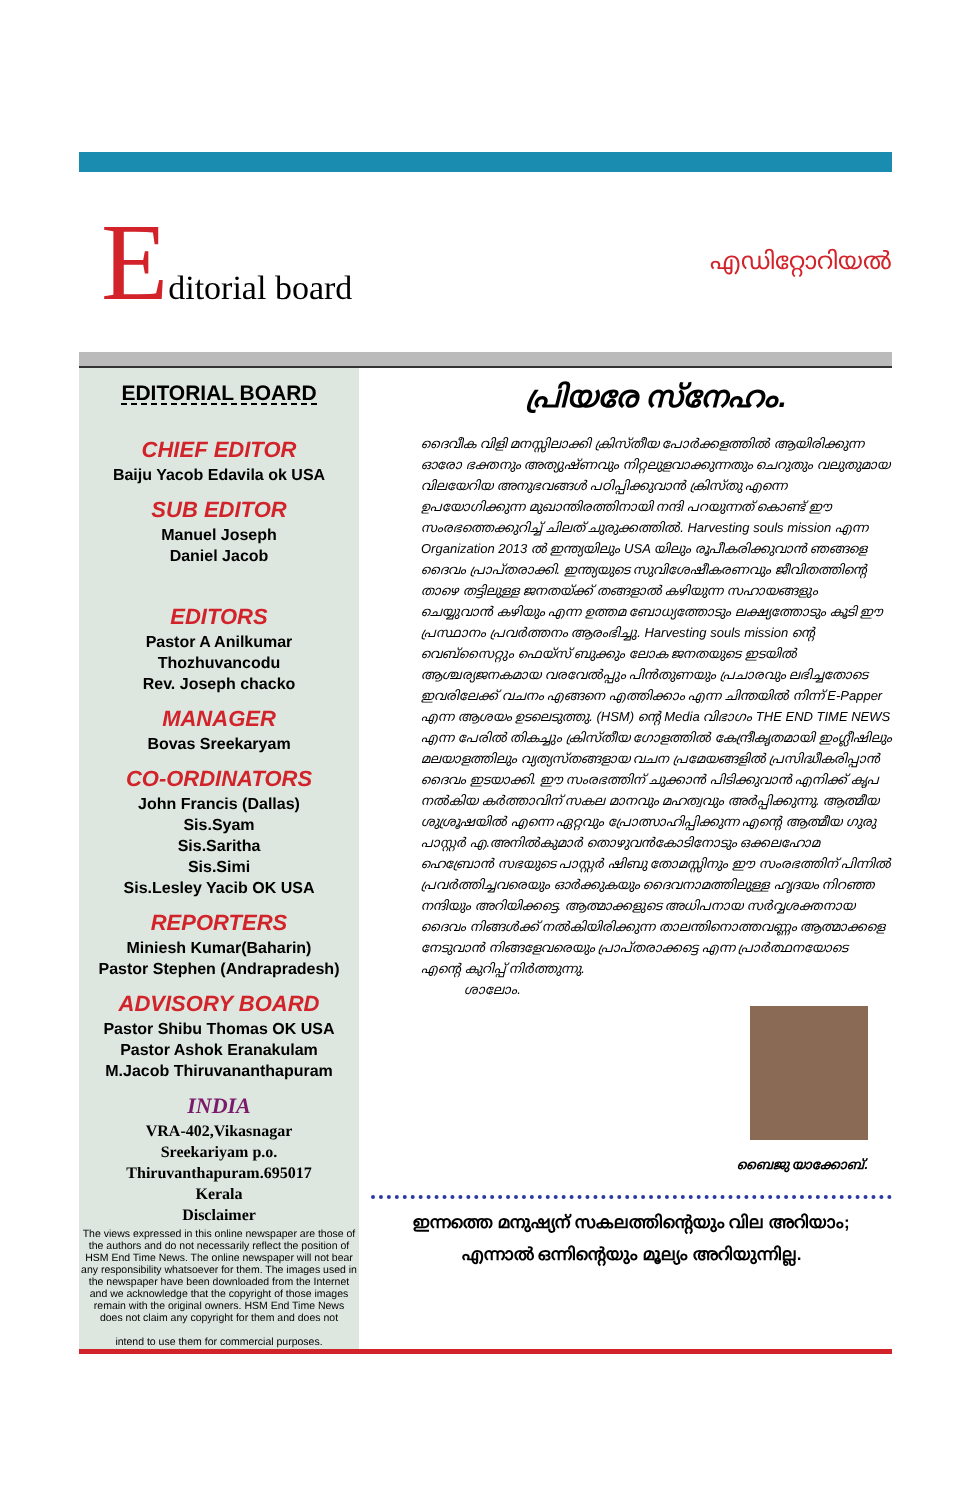Editorial board
എഡിറ്റോറിയൽ
EDITORIAL BOARD
CHIEF EDITOR
Baiju Yacob Edavila ok USA
SUB EDITOR
Manuel Joseph
Daniel Jacob
EDITORS
Pastor A Anilkumar
Thozhuvancodu
Rev. Joseph chacko
MANAGER
Bovas Sreekaryam
CO-ORDINATORS
John Francis (Dallas)
Sis.Syam
Sis.Saritha
Sis.Simi
Sis.Lesley Yacib OK USA
REPORTERS
Miniesh Kumar(Baharin)
Pastor Stephen (Andrapradesh)
ADVISORY BOARD
Pastor Shibu Thomas OK USA
Pastor Ashok Eranakulam
M.Jacob Thiruvananthapuram
INDIA
VRA-402,Vikasnagar
Sreekariyam p.o.
Thiruvanthapuram.695017
Kerala
Disclaimer
The views expressed in this online newspaper are those of the authors and do not necessarily reflect the position of HSM End Time News. The online newspaper will not bear any responsibility whatsoever for them. The images used in the newspaper have been downloaded from the Internet and we acknowledge that the copyright of those images remain with the original owners. HSM End Time News does not claim any copyright for them and does not
intend to use them for commercial purposes.
പ്രിയരേ സ്നേഹം.
ദൈവീക വിളി മനസ്സിലാക്കി ക്രിസ്തീയ പോർക്കളത്തിൽ ആയിരിക്കുന്ന ഓരോ ഭക്തനും അത്യുഷ്ണവും നിറ്റലുളവാക്കുന്നതും ചെറുതും വലുതുമായ വിലയേറിയ അനുഭവങ്ങൾ പഠിപ്പിക്കുവാൻ ക്രിസ്തു എന്നെ ഉപയോഗിക്കുന്ന മുഖാന്തിരത്തിനായി നന്ദി പറയുന്നത് കൊണ്ട് ഈ സംരഭത്തെക്കുറിച്ച് ചിലത് ചുരുക്കത്തിൽ. Harvesting souls mission എന്ന Organization 2013 ൽ ഇന്ത്യയിലും USA യിലും രൂപീകരിക്കുവാൻ ഞങ്ങളെ ദൈവം പ്രാപ്തരാക്കി. ഇന്ത്യയുടെ സുവിശേഷീകരണവും ജീവിതത്തിന്റെ താഴെ തട്ടിലുള്ള ജനതയ്ക്ക് തങ്ങളാൽ കഴിയുന്ന സഹായങ്ങളും ചെയ്യുവാൻ കഴിയും എന്ന ഉത്തമ ബോധ്യത്തോടും ലക്ഷ്യത്തോടും കൂടി ഈ പ്രസ്ഥാനം പ്രവർത്തനം ആരംഭിച്ചു. Harvesting souls mission ന്റെ വെബ്സൈറ്റും ഫെയ്സ് ബുക്കും ലോക ജനതയുടെ ഇടയിൽ ആശ്ചര്യജനകമായ വരവേൽപ്പും പിൻതുണയും പ്രചാരവും ലഭിച്ചതോടെ ഇവരിലേക്ക് വചനം എങ്ങനെ എത്തിക്കാം എന്ന ചിന്തയിൽ നിന്ന് E-Papper എന്ന ആശയം ഉടലെടുത്തു. (HSM) ന്റെ Media വിഭാഗം THE END TIME NEWS എന്ന പേരിൽ തികച്ചും ക്രിസ്തീയ ഗോളത്തിൽ കേന്ദ്രീകൃതമായി ഇംഗ്ലീഷിലും മലയാളത്തിലും വ്യത്യസ്തങ്ങളായ വചന പ്രമേയങ്ങളിൽ പ്രസിദ്ധീകരിപ്പാൻ ദൈവം ഇടയാക്കി. ഈ സംരഭത്തിന് ചുക്കാൻ പിടിക്കുവാൻ എനിക്ക് കൃപ നൽകിയ കർത്താവിന് സകല മാനവും മഹത്വവും അർപ്പിക്കുന്നു. ആത്മീയ ശുശ്രൂഷയിൽ എന്നെ ഏറ്റവും പ്രോത്സാഹിപ്പിക്കുന്ന എന്റെ ആത്മീയ ഗുരു പാസ്റ്റർ എ.അനിൽകുമാർ തൊഴുവൻകോടിനോടും ഒക്കലഹോമ ഹെബ്രോൻ സഭയുടെ പാസ്റ്റർ ഷിബു തോമസ്സിനും ഈ സംരഭത്തിന് പിന്നിൽ പ്രവർത്തിച്ചവരെയും ഓർക്കുകയും ദൈവനാമത്തിലുള്ള ഹൃദയം നിറഞ്ഞ നന്ദിയും അറിയിക്കട്ടെ. ആത്മാക്കളുടെ അധിപനായ സർവ്വശക്തനായ ദൈവം നിങ്ങൾക്ക് നൽകിയിരിക്കുന്ന താലന്തിനൊത്തവണ്ണം ആത്മാക്കളെ നേടുവാൻ നിങ്ങളേവരെയും പ്രാപ്തരാക്കട്ടെ എന്ന പ്രാർത്ഥനയോടെ എന്റെ കുറിപ്പ് നിർത്തുന്നു.
ശാലോം.
ബൈജു യാക്കോബ്.
ഇന്നത്തെ മനുഷ്യന് സകലത്തിന്റെയും വില അറിയാം;
എന്നാൽ ഒന്നിന്റെയും മൂല്യം അറിയുന്നില്ല.